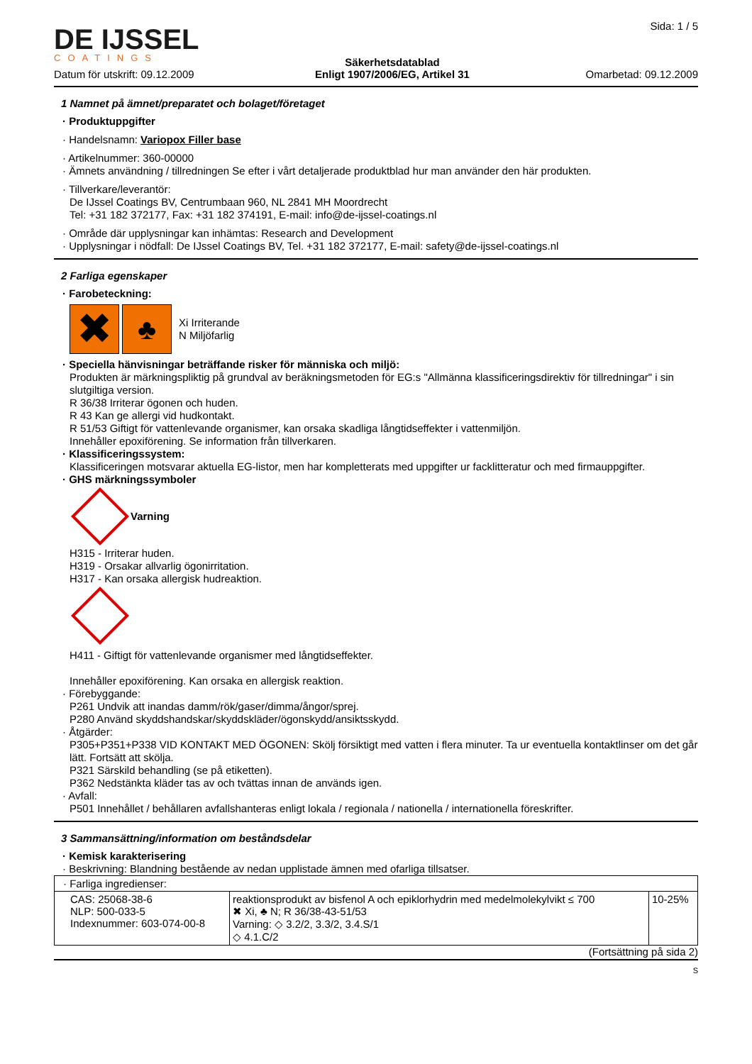DE IJSSEL
COATINGS
Datum för utskrift: 09.12.2009
Säkerhetsdatablad
Enligt 1907/2006/EG, Artikel 31
Sida: 1 / 5
Omarbetad: 09.12.2009
1 Namnet på ämnet/preparatet och bolaget/företaget
· Produktuppgifter
· Handelsnamn: Variopox Filler base
· Artikelnummer: 360-00000
· Ämnets användning / tillredningen Se efter i vårt detaljerade produktblad hur man använder den här produkten.
· Tillverkare/leverantör:
De IJssel Coatings BV, Centrumbaan 960, NL 2841 MH Moordrecht
Tel: +31 182 372177, Fax: +31 182 374191, E-mail: info@de-ijssel-coatings.nl
· Område där upplysningar kan inhämtas: Research and Development
· Upplysningar i nödfall: De IJssel Coatings BV, Tel. +31 182 372177, E-mail: safety@de-ijssel-coatings.nl
2 Farliga egenskaper
· Farobeteckning:
✖ ♣ Xi Irriterande
N Miljöfarlig
· Speciella hänvisningar beträffande risker för människa och miljö:
Produkten är märkningspliktig på grundval av beräkningsmetoden för EG:s "Allmänna klassificeringsdirektiv för tillredningar" i sin slutgiltiga version.
R 36/38 Irriterar ögonen och huden.
R 43 Kan ge allergi vid hudkontakt.
R 51/53 Giftigt för vattenlevande organismer, kan orsaka skadliga långtidseffekter i vattenmiljön.
Innehåller epoxiförening. Se information från tillverkaren.
· Klassificeringssystem:
Klassificeringen motsvarar aktuella EG-listor, men har kompletterats med uppgifter ur facklitteratur och med firmauppgifter.
· GHS märkningssymboler
Varning
H315 - Irriterar huden.
H319 - Orsakar allvarlig ögonirritation.
H317 - Kan orsaka allergisk hudreaktion.
H411 - Giftigt för vattenlevande organismer med långtidseffekter.
Innehåller epoxiförening. Kan orsaka en allergisk reaktion.
· Förebyggande:
P261 Undvik att inandas damm/rök/gaser/dimma/ångor/sprej.
P280 Använd skyddshandskar/skyddskläder/ögonskydd/ansiktsskydd.
· Åtgärder:
P305+P351+P338 VID KONTAKT MED ÖGONEN: Skölj försiktigt med vatten i flera minuter. Ta ur eventuella kontaktlinser om det går lätt. Fortsätt att skölja.
P321 Särskild behandling (se på etiketten).
P362 Nedstänkta kläder tas av och tvättas innan de används igen.
· Avfall:
P501 Innehållet / behållaren avfallshanteras enligt lokala / regionala / nationella / internationella föreskrifter.
3 Sammansättning/information om beståndsdelar
· Kemisk karakterisering
· Beskrivning: Blandning bestående av nedan upplistade ämnen med ofarliga tillsatser.
| · Farliga ingredienser: | | |
| CAS: 25068-38-6 NLP: 500-033-5 Indexnummer: 603-074-00-8 | reaktionsprodukt av bisfenol A och epiklorhydrin med medelmolekylvikt ≤ 700 ✖ Xi, ♣ N; R 36/38-43-51/53 Varning: ◇ 3.2/2, 3.3/2, 3.4.S/1 ◇ 4.1.C/2 | 10-25% |
(Fortsättning på sida 2)
S